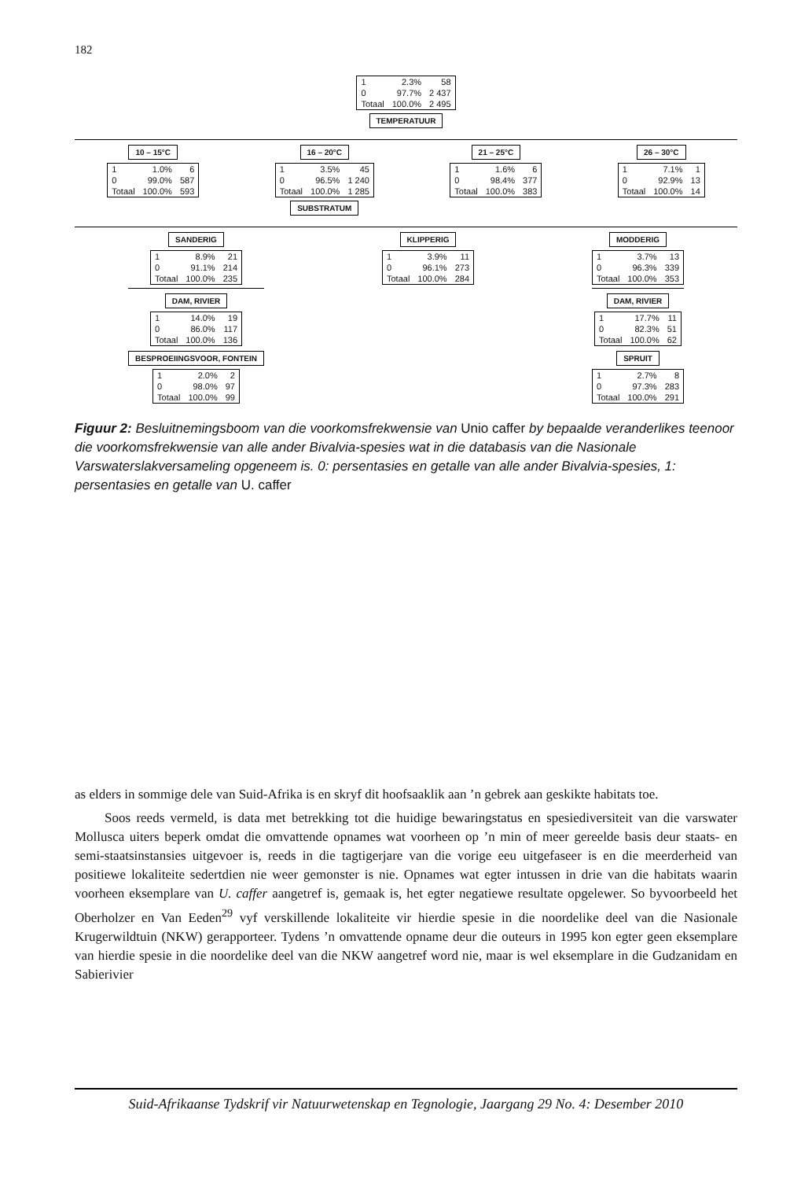182
| 1 | 2.3% | 58 |
| 0 | 97.7% | 2 437 |
| Totaal | 100.0% | 2 495 |
TEMPERATUUR
10 – 15°C
| 1 | 1.0% | 6 |
| 0 | 99.0% | 587 |
| Totaal | 100.0% | 593 |
16 – 20°C
| 1 | 3.5% | 45 |
| 0 | 96.5% | 1 240 |
| Totaal | 100.0% | 1 285 |
SUBSTRATUM
21 – 25°C
| 1 | 1.6% | 6 |
| 0 | 98.4% | 377 |
| Totaal | 100.0% | 383 |
26 – 30°C
| 1 | 7.1% | 1 |
| 0 | 92.9% | 13 |
| Totaal | 100.0% | 14 |
SANDERIG
| 1 | 8.9% | 21 |
| 0 | 91.1% | 214 |
| Totaal | 100.0% | 235 |
DAM, RIVIER
| 1 | 14.0% | 19 |
| 0 | 86.0% | 117 |
| Totaal | 100.0% | 136 |
BESPROEIINGSVOOR, FONTEIN
| 1 | 2.0% | 2 |
| 0 | 98.0% | 97 |
| Totaal | 100.0% | 99 |
KLIPPERIG
| 1 | 3.9% | 11 |
| 0 | 96.1% | 273 |
| Totaal | 100.0% | 284 |
MODDERIG
| 1 | 3.7% | 13 |
| 0 | 96.3% | 339 |
| Totaal | 100.0% | 353 |
DAM, RIVIER
| 1 | 17.7% | 11 |
| 0 | 82.3% | 51 |
| Totaal | 100.0% | 62 |
SPRUIT
| 1 | 2.7% | 8 |
| 0 | 97.3% | 283 |
| Totaal | 100.0% | 291 |
Figuur 2: Besluitnemingsboom van die voorkomsfrekwensie van Unio caffer by bepaalde veranderlikes teenoor die voorkomsfrekwensie van alle ander Bivalvia-spesies wat in die databasis van die Nasionale Varswaterslakversameling opgeneem is. 0: persentasies en getalle van alle ander Bivalvia-spesies, 1: persentasies en getalle van U. caffer
as elders in sommige dele van Suid-Afrika is en skryf dit hoofsaaklik aan ’n gebrek aan geskikte habitats toe.
Soos reeds vermeld, is data met betrekking tot die huidige bewaringstatus en spesiediversiteit van die varswater Mollusca uiters beperk omdat die omvattende opnames wat voorheen op ’n min of meer gereelde basis deur staats- en semi-staatsinstansies uitgevoer is, reeds in die tagtigerjare van die vorige eeu uitgefaseer is en die meerderheid van positiewe lokaliteite sedertdien nie weer gemonster is nie. Opnames wat egter intussen in drie van die habitats waarin voorheen eksemplare van U. caffer aangetref is, gemaak is, het egter negatiewe resultate opgelewer. So byvoorbeeld het Oberholzer en Van Eeden<sup>29</sup> vyf verskillende lokaliteite vir hierdie spesie in die noordelike deel van die Nasionale Krugerwildtuin (NKW) gerapporteer. Tydens ’n omvattende opname deur die outeurs in 1995 kon egter geen eksemplare van hierdie spesie in die noordelike deel van die NKW aangetref word nie, maar is wel eksemplare in die Gudzanidam en Sabierivier
Suid-Afrikaanse Tydskrif vir Natuurwetenskap en Tegnologie, Jaargang 29 No. 4: Desember 2010